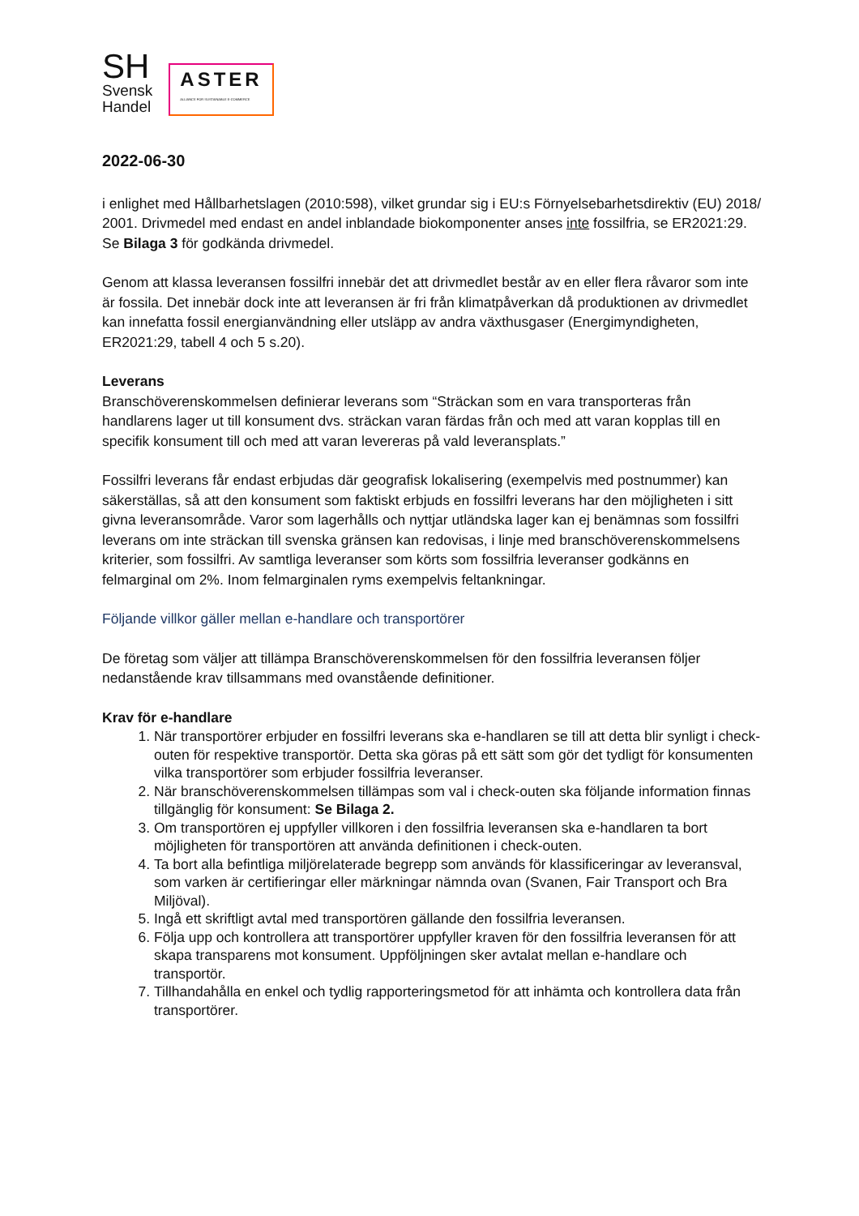SH
Svensk
Handel
ASTER
ALLIANCE FOR SUSTAINABLE E-COMMERCE
2022-06-30
i enlighet med Hållbarhetslagen (2010:598), vilket grundar sig i EU:s Förnyelsebarhetsdirektiv (EU) 2018/ 2001. Drivmedel med endast en andel inblandade biokomponenter anses inte fossilfria, se ER2021:29. Se Bilaga 3 för godkända drivmedel.
Genom att klassa leveransen fossilfri innebär det att drivmedlet består av en eller flera råvaror som inte är fossila. Det innebär dock inte att leveransen är fri från klimatpåverkan då produktionen av drivmedlet kan innefatta fossil energianvändning eller utsläpp av andra växthusgaser (Energimyndigheten, ER2021:29, tabell 4 och 5 s.20).
Leverans
Branschöverenskommelsen definierar leverans som “Sträckan som en vara transporteras från handlarens lager ut till konsument dvs. sträckan varan färdas från och med att varan kopplas till en specifik konsument till och med att varan levereras på vald leveransplats.”
Fossilfri leverans får endast erbjudas där geografisk lokalisering (exempelvis med postnummer) kan säkerställas, så att den konsument som faktiskt erbjuds en fossilfri leverans har den möjligheten i sitt givna leveransområde. Varor som lagerhålls och nyttjar utländska lager kan ej benämnas som fossilfri leverans om inte sträckan till svenska gränsen kan redovisas, i linje med branschöverenskommelsens kriterier, som fossilfri. Av samtliga leveranser som körts som fossilfria leveranser godkänns en felmarginal om 2%. Inom felmarginalen ryms exempelvis feltankningar.
Följande villkor gäller mellan e-handlare och transportörer
De företag som väljer att tillämpa Branschöverenskommelsen för den fossilfria leveransen följer nedanstående krav tillsammans med ovanstående definitioner.
Krav för e-handlare
1. När transportörer erbjuder en fossilfri leverans ska e-handlaren se till att detta blir synligt i check-outen för respektive transportör. Detta ska göras på ett sätt som gör det tydligt för konsumenten vilka transportörer som erbjuder fossilfria leveranser.
2. När branschöverenskommelsen tillämpas som val i check-outen ska följande information finnas tillgänglig för konsument: Se Bilaga 2.
3. Om transportören ej uppfyller villkoren i den fossilfria leveransen ska e-handlaren ta bort möjligheten för transportören att använda definitionen i check-outen.
4. Ta bort alla befintliga miljörelaterade begrepp som används för klassificeringar av leveransval, som varken är certifieringar eller märkningar nämnda ovan (Svanen, Fair Transport och Bra Miljöval).
5. Ingå ett skriftligt avtal med transportören gällande den fossilfria leveransen.
6. Följa upp och kontrollera att transportörer uppfyller kraven för den fossilfria leveransen för att skapa transparens mot konsument. Uppföljningen sker avtalat mellan e-handlare och transportör.
7. Tillhandahålla en enkel och tydlig rapporteringsmetod för att inhämta och kontrollera data från transportörer.